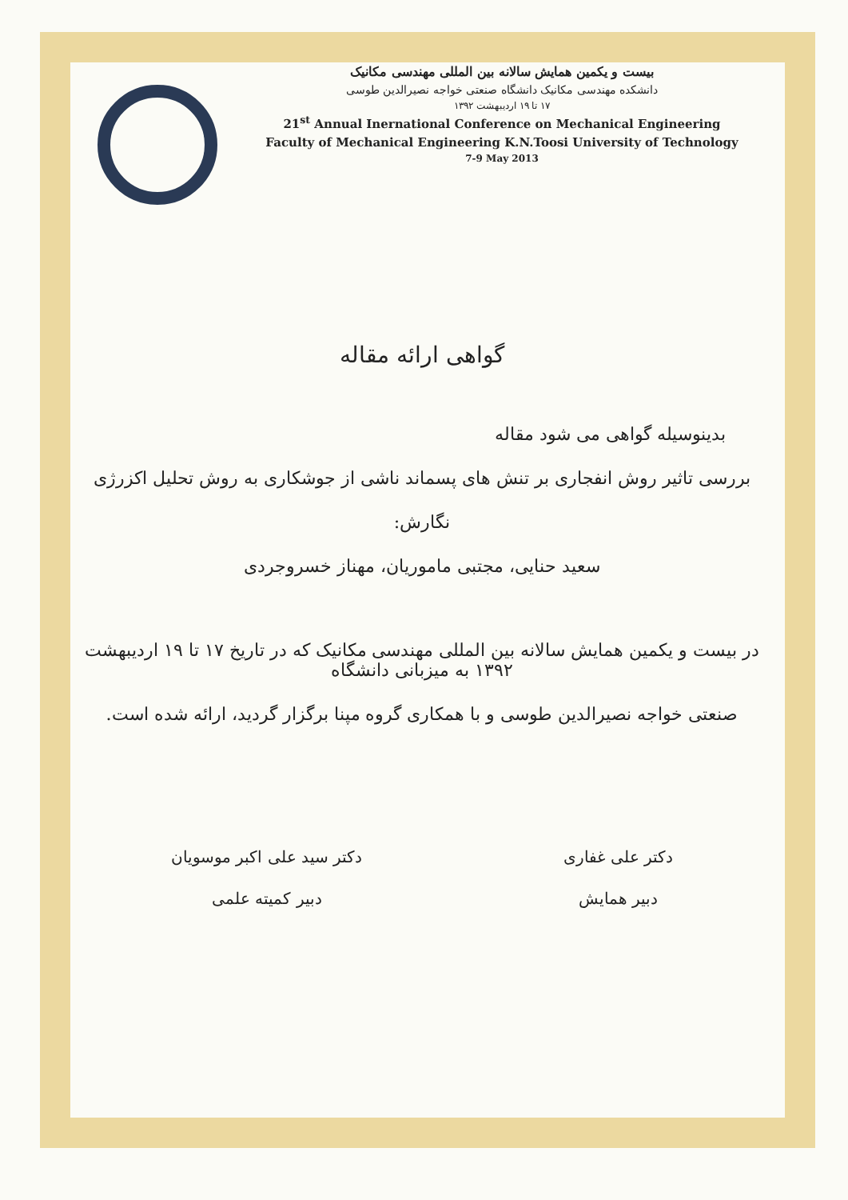بیست و یکمین همایش سالانه بین المللی مهندسی مکانیک
دانشکده مهندسی مکانیک دانشگاه صنعتی خواجه نصیرالدین طوسی
۱۷ تا ۱۹ اردیبهشت ۱۳۹۲
21<sup>st</sup> Annual Inernational Conference on Mechanical Engineering
Faculty of Mechanical Engineering K.N.Toosi University of Technology
7-9 May 2013
گواهی ارائه مقاله
بدینوسیله گواهی می شود مقاله
بررسی تاثیر روش انفجاری بر تنش های پسماند ناشی از جوشکاری به روش تحلیل اکزرژی
نگارش:
سعید حنایی، مجتبی ماموریان، مهناز خسروجردی
در بیست و یکمین همایش سالانه بین المللی مهندسی مکانیک که در تاریخ ۱۷ تا ۱۹ اردیبهشت ۱۳۹۲ به میزبانی دانشگاه
صنعتی خواجه نصیرالدین طوسی و با همکاری گروه مپنا برگزار گردید، ارائه شده است.
دکتر علی غفاری
دبیر همایش
دکتر سید علی اکبر موسویان
دبیر کمیته علمی